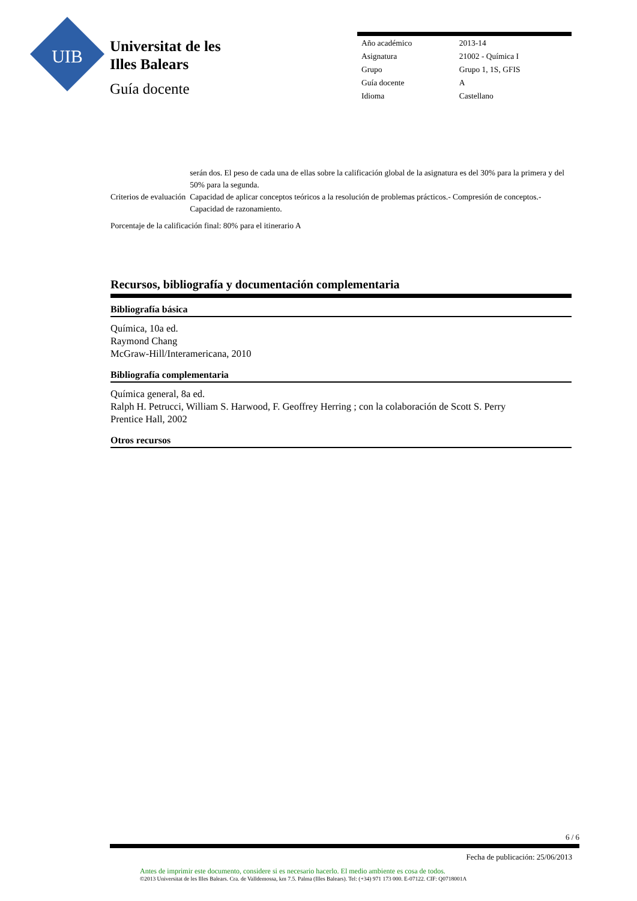UIB
Universitat de les
Illes Balears
Guía docente
| Año académico | 2013-14 |
| Asignatura | 21002 - Química I |
| Grupo | Grupo 1, 1S, GFIS |
| Guía docente | A |
| Idioma | Castellano |
| | serán dos. El peso de cada una de ellas sobre la calificación global de la asignatura es del 30% para la primera y del 50% para la segunda. |
| Criterios de evaluación | Capacidad de aplicar conceptos teóricos a la resolución de problemas prácticos.- Compresión de conceptos.- Capacidad de razonamiento. |
Porcentaje de la calificación final: 80% para el itinerario A
Recursos, bibliografía y documentación complementaria
Bibliografía básica
Química, 10a ed.
Raymond Chang
McGraw-Hill/Interamericana, 2010
Bibliografía complementaria
Química general, 8a ed.
Ralph H. Petrucci, William S. Harwood, F. Geoffrey Herring ; con la colaboración de Scott S. Perry
Prentice Hall, 2002
Otros recursos
6 / 6
Fecha de publicación: 25/06/2013
Antes de imprimir este documento, considere si es necesario hacerlo. El medio ambiente es cosa de todos.
©2013 Universitat de les Illes Balears. Cra. de Valldemossa, km 7.5. Palma (Illes Balears). Tel: (+34) 971 173 000. E-07122. CIF: Q0718001A